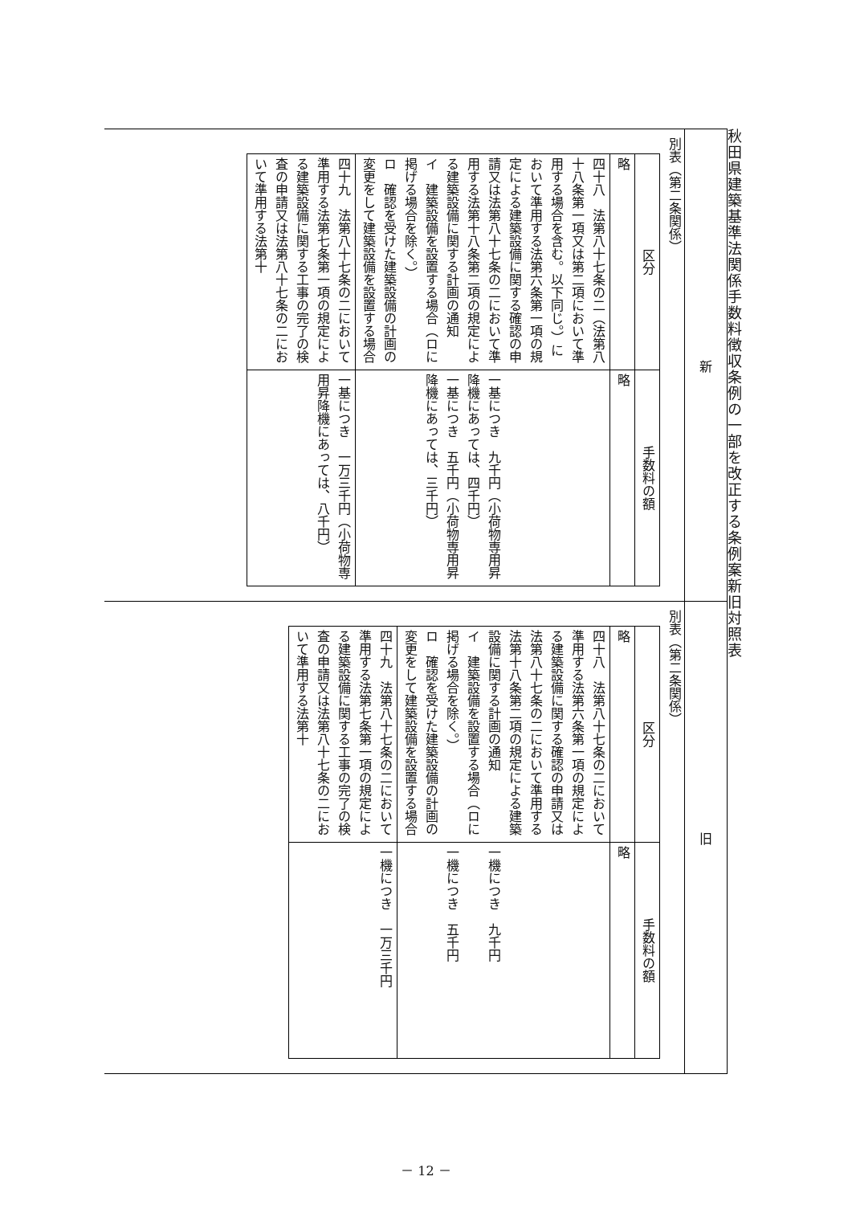秋田県建築基準法関係手数料徴収条例の一部を改正する条例案新旧対照表
新
別表（第二条関係）
| 区分 | 手数料の額 |
| --- | --- |
| 略 | 略 |
| 四十八 法第八十七条の二（法第八十八条第一項又は第二項において準用する場合を含む。以下同じ。）において準用する法第六条第一項の規定による建築設備に関する確認の申請又は法第八十七条の二において準用する法第十八条第二項の規定による建築設備に関する計画の通知 イ 建築設備を設置する場合（ロに掲げる場合を除く。） ロ 確認を受けた建築設備の計画の変更をして建築設備を設置する場合 | 一基につき 九千円（小荷物専用昇降機にあっては、四千円） 一基につき 五千円（小荷物専用昇降機にあっては、三千円） |
| 四十九 法第八十七条の二において準用する法第七条第一項の規定による建築設備に関する工事の完了の検査の申請又は法第八十七条の二において準用する法第十 | 一基につき 一万三千円（小荷物専用昇降機にあっては、八千円） |
旧
別表（第二条関係）
| 区分 | 手数料の額 |
| --- | --- |
| 略 | 略 |
| 四十八 法第八十七条の二において準用する法第六条第一項の規定による建築設備に関する確認の申請又は法第八十七条の二において準用する法第十八条第二項の規定による建築設備に関する計画の通知 イ 建築設備を設置する場合（ロに掲げる場合を除く。） ロ 確認を受けた建築設備の計画の変更をして建築設備を設置する場合 | 一機につき 九千円 一機につき 五千円 |
| 四十九 法第八十七条の二において準用する法第七条第一項の規定による建築設備に関する工事の完了の検査の申請又は法第八十七条の二において準用する法第十 | 一機につき 一万三千円 |
－ 12 －